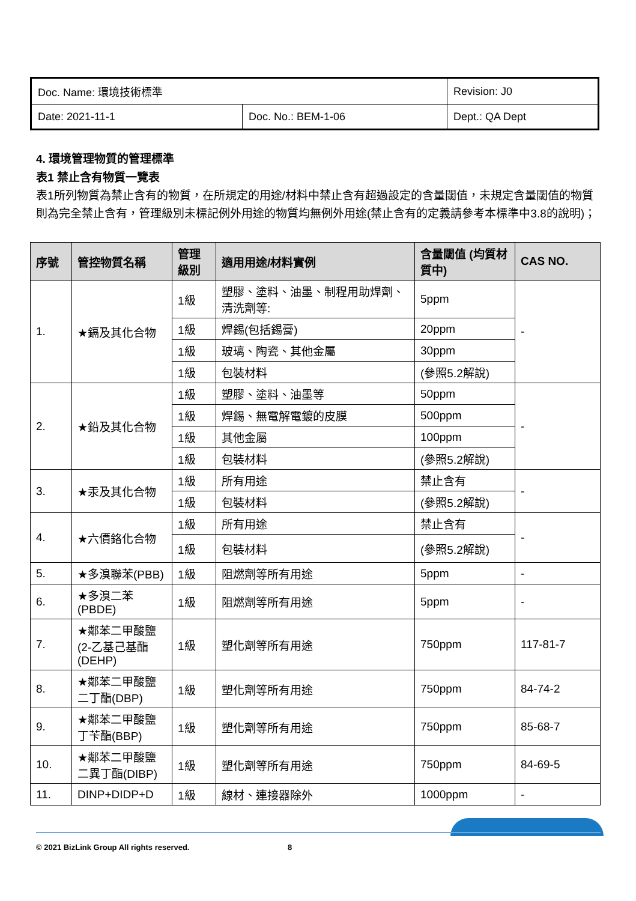| Doc. Name: 環境技術標準 | | Revision: J0 |
| Date: 2021-11-1 | Doc. No.: BEM-1-06 | Dept.: QA Dept |
4. 環境管理物質的管理標準
表1 禁止含有物質一覽表
表1所列物質為禁止含有的物質，在所規定的用途/材料中禁止含有超過設定的含量閾值，未規定含量閾值的物質則為完全禁止含有，管理級別未標記例外用途的物質均無例外用途(禁止含有的定義請參考本標準中3.8的說明)；
| 序號 | 管控物質名稱 | 管理級別 | 適用用途/材料實例 | 含量閾值 (均質材質中) | CAS NO. |
| --- | --- | --- | --- | --- | --- |
| 1. | ★鎘及其化合物 | 1級 | 塑膠、塗料、油墨、制程用助焊劑、清洗劑等: | 5ppm | - |
| | | 1級 | 焊錫(包括錫膏) | 20ppm | |
| | | 1級 | 玻璃、陶瓷、其他金屬 | 30ppm | |
| | | 1級 | 包裝材料 | (參照5.2解說) | |
| 2. | ★鉛及其化合物 | 1級 | 塑膠、塗料、油墨等 | 50ppm | - |
| | | 1級 | 焊錫、無電解電鍍的皮膜 | 500ppm | |
| | | 1級 | 其他金屬 | 100ppm | |
| | | 1級 | 包裝材料 | (參照5.2解說) | |
| 3. | ★汞及其化合物 | 1級 | 所有用途 | 禁止含有 | - |
| | | 1級 | 包裝材料 | (參照5.2解說) | |
| 4. | ★六價鉻化合物 | 1級 | 所有用途 | 禁止含有 | - |
| | | 1級 | 包裝材料 | (參照5.2解說) | |
| 5. | ★多溴聯苯(PBB) | 1級 | 阻燃劑等所有用途 | 5ppm | - |
| 6. | ★多溴二苯(PBDE) | 1級 | 阻燃劑等所有用途 | 5ppm | - |
| 7. | ★鄰苯二甲酸鹽(2-乙基己基酯(DEHP) | 1級 | 塑化劑等所有用途 | 750ppm | 117-81-7 |
| 8. | ★鄰苯二甲酸鹽二丁酯(DBP) | 1級 | 塑化劑等所有用途 | 750ppm | 84-74-2 |
| 9. | ★鄰苯二甲酸鹽丁苄酯(BBP) | 1級 | 塑化劑等所有用途 | 750ppm | 85-68-7 |
| 10. | ★鄰苯二甲酸鹽二異丁酯(DIBP) | 1級 | 塑化劑等所有用途 | 750ppm | 84-69-5 |
| 11. | DINP+DIDP+D | 1級 | 線材、連接器除外 | 1000ppm | - |
© 2021 BizLink Group All rights reserved. 8